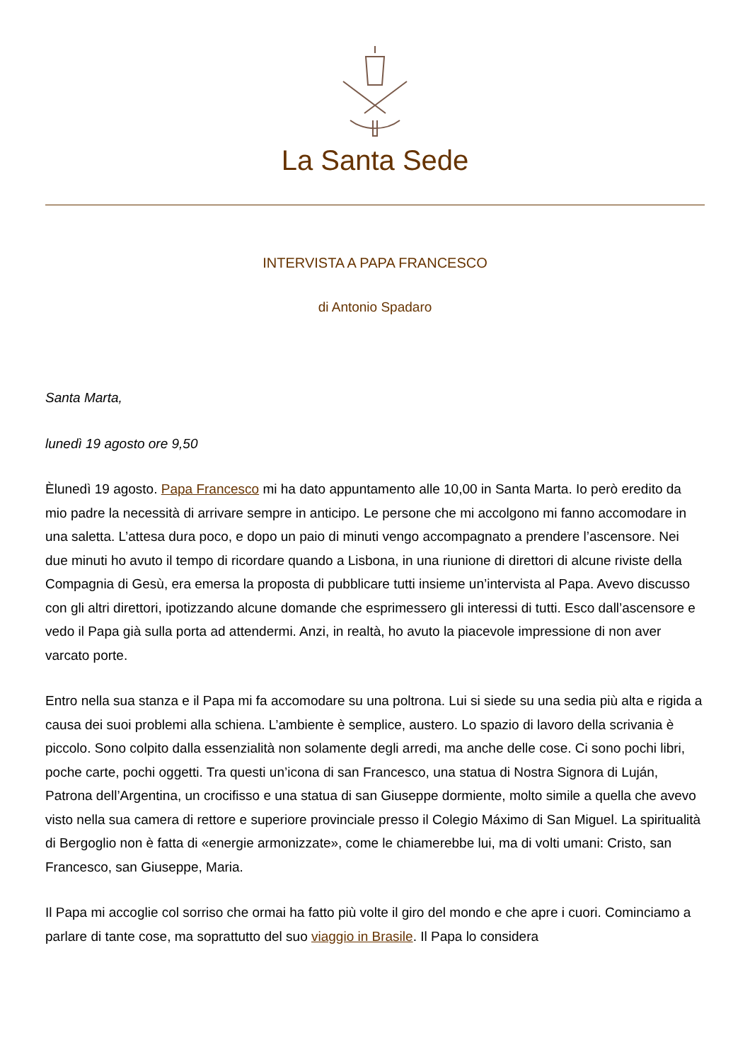La Santa Sede
INTERVISTA A PAPA FRANCESCO
di Antonio Spadaro
Santa Marta,
lunedì 19 agosto ore 9,50
Èlunedì 19 agosto. Papa Francesco mi ha dato appuntamento alle 10,00 in Santa Marta. Io però eredito da mio padre la necessità di arrivare sempre in anticipo. Le persone che mi accolgono mi fanno accomodare in una saletta. L’attesa dura poco, e dopo un paio di minuti vengo accompagnato a prendere l’ascensore. Nei due minuti ho avuto il tempo di ricordare quando a Lisbona, in una riunione di direttori di alcune riviste della Compagnia di Gesù, era emersa la proposta di pubblicare tutti insieme un’intervista al Papa. Avevo discusso con gli altri direttori, ipotizzando alcune domande che esprimessero gli interessi di tutti. Esco dall’ascensore e vedo il Papa già sulla porta ad attendermi. Anzi, in realtà, ho avuto la piacevole impressione di non aver varcato porte.
Entro nella sua stanza e il Papa mi fa accomodare su una poltrona. Lui si siede su una sedia più alta e rigida a causa dei suoi problemi alla schiena. L’ambiente è semplice, austero. Lo spazio di lavoro della scrivania è piccolo. Sono colpito dalla essenzialità non solamente degli arredi, ma anche delle cose. Ci sono pochi libri, poche carte, pochi oggetti. Tra questi un’icona di san Francesco, una statua di Nostra Signora di Luján, Patrona dell’Argentina, un crocifisso e una statua di san Giuseppe dormiente, molto simile a quella che avevo visto nella sua camera di rettore e superiore provinciale presso il Colegio Máximo di San Miguel. La spiritualità di Bergoglio non è fatta di «energie armonizzate», come le chiamerebbe lui, ma di volti umani: Cristo, san Francesco, san Giuseppe, Maria.
Il Papa mi accoglie col sorriso che ormai ha fatto più volte il giro del mondo e che apre i cuori. Cominciamo a parlare di tante cose, ma soprattutto del suo viaggio in Brasile. Il Papa lo considera